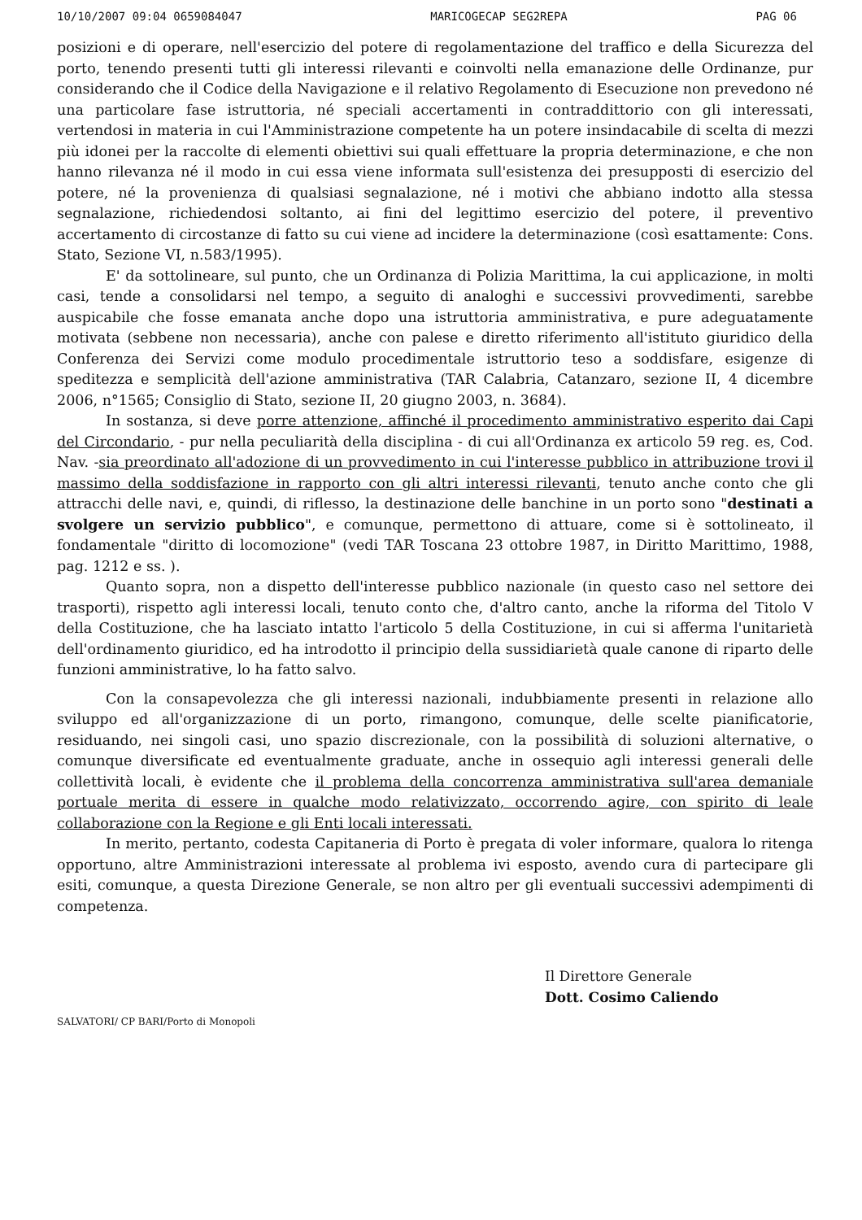10/10/2007 09:04 0659084047 MARICOGECAP SEG2REPA PAG 06
posizioni e di operare, nell'esercizio del potere di regolamentazione del traffico e della Sicurezza del porto, tenendo presenti tutti gli interessi rilevanti e coinvolti nella emanazione delle Ordinanze, pur considerando che il Codice della Navigazione e il relativo Regolamento di Esecuzione non prevedono né una particolare fase istruttoria, né speciali accertamenti in contraddittorio con gli interessati, vertendosi in materia in cui l'Amministrazione competente ha un potere insindacabile di scelta di mezzi più idonei per la raccolte di elementi obiettivi sui quali effettuare la propria determinazione, e che non hanno rilevanza né il modo in cui essa viene informata sull'esistenza dei presupposti di esercizio del potere, né la provenienza di qualsiasi segnalazione, né i motivi che abbiano indotto alla stessa segnalazione, richiedendosi soltanto, ai fini del legittimo esercizio del potere, il preventivo accertamento di circostanze di fatto su cui viene ad incidere la determinazione (così esattamente: Cons. Stato, Sezione VI, n.583/1995).
E' da sottolineare, sul punto, che un Ordinanza di Polizia Marittima, la cui applicazione, in molti casi, tende a consolidarsi nel tempo, a seguito di analoghi e successivi provvedimenti, sarebbe auspicabile che fosse emanata anche dopo una istruttoria amministrativa, e pure adeguatamente motivata (sebbene non necessaria), anche con palese e diretto riferimento all'istituto giuridico della Conferenza dei Servizi come modulo procedimentale istruttorio teso a soddisfare, esigenze di speditezza e semplicità dell'azione amministrativa (TAR Calabria, Catanzaro, sezione II, 4 dicembre 2006, n°1565; Consiglio di Stato, sezione II, 20 giugno 2003, n. 3684).
In sostanza, si deve porre attenzione, affinché il procedimento amministrativo esperito dai Capi del Circondario, - pur nella peculiarità della disciplina - di cui all'Ordinanza ex articolo 59 reg. es, Cod. Nav. -sia preordinato all'adozione di un provvedimento in cui l'interesse pubblico in attribuzione trovi il massimo della soddisfazione in rapporto con gli altri interessi rilevanti, tenuto anche conto che gli attracchi delle navi, e, quindi, di riflesso, la destinazione delle banchine in un porto sono "destinati a svolgere un servizio pubblico", e comunque, permettono di attuare, come si è sottolineato, il fondamentale "diritto di locomozione" (vedi TAR Toscana 23 ottobre 1987, in Diritto Marittimo, 1988, pag. 1212 e ss. ).
Quanto sopra, non a dispetto dell'interesse pubblico nazionale (in questo caso nel settore dei trasporti), rispetto agli interessi locali, tenuto conto che, d'altro canto, anche la riforma del Titolo V della Costituzione, che ha lasciato intatto l'articolo 5 della Costituzione, in cui si afferma l'unitarietà dell'ordinamento giuridico, ed ha introdotto il principio della sussidiarietà quale canone di riparto delle funzioni amministrative, lo ha fatto salvo.
Con la consapevolezza che gli interessi nazionali, indubbiamente presenti in relazione allo sviluppo ed all'organizzazione di un porto, rimangono, comunque, delle scelte pianificatorie, residuando, nei singoli casi, uno spazio discrezionale, con la possibilità di soluzioni alternative, o comunque diversificate ed eventualmente graduate, anche in ossequio agli interessi generali delle collettività locali, è evidente che il problema della concorrenza amministrativa sull'area demaniale portuale merita di essere in qualche modo relativizzato, occorrendo agire, con spirito di leale collaborazione con la Regione e gli Enti locali interessati.
In merito, pertanto, codesta Capitaneria di Porto è pregata di voler informare, qualora lo ritenga opportuno, altre Amministrazioni interessate al problema ivi esposto, avendo cura di partecipare gli esiti, comunque, a questa Direzione Generale, se non altro per gli eventuali successivi adempimenti di competenza.
Il Direttore Generale
Dott. Cosimo Caliendo
SALVATORI/ CP BARI/Porto di Monopoli